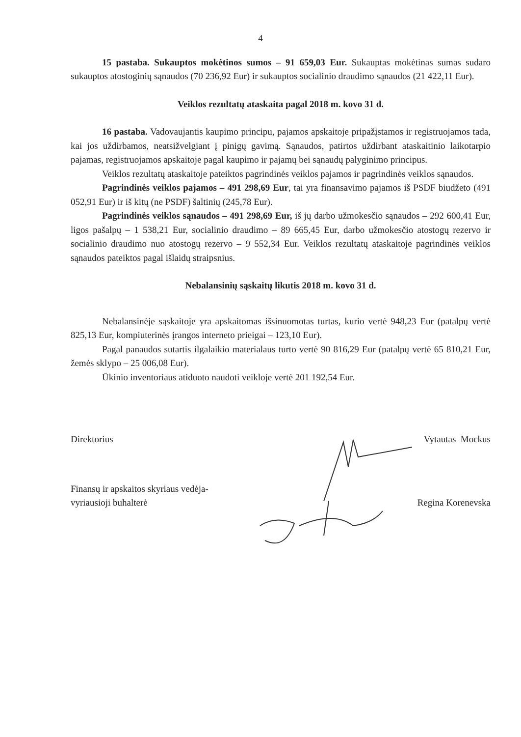4
15 pastaba. Sukauptos mokėtinos sumos – 91 659,03 Eur. Sukauptas mokėtinas sumas sudaro sukauptos atostoginių sąnaudos (70 236,92 Eur) ir sukauptos socialinio draudimo sąnaudos (21 422,11 Eur).
Veiklos rezultatų ataskaita pagal 2018 m. kovo 31 d.
16 pastaba. Vadovaujantis kaupimo principu, pajamos apskaitoje pripažįstamos ir registruojamos tada, kai jos uždirbamos, neatsižvelgiant į pinigų gavimą. Sąnaudos, patirtos uždirbant ataskaitinio laikotarpio pajamas, registruojamos apskaitoje pagal kaupimo ir pajamų bei sąnaudų palyginimo principus.
Veiklos rezultatų ataskaitoje pateiktos pagrindinės veiklos pajamos ir pagrindinės veiklos sąnaudos.
Pagrindinės veiklos pajamos – 491 298,69 Eur, tai yra finansavimo pajamos iš PSDF biudžeto (491 052,91 Eur) ir iš kitų (ne PSDF) šaltinių (245,78 Eur).
Pagrindinės veiklos sąnaudos – 491 298,69 Eur, iš jų darbo užmokesčio sąnaudos – 292 600,41 Eur, ligos pašalpų – 1 538,21 Eur, socialinio draudimo – 89 665,45 Eur, darbo užmokesčio atostogų rezervo ir socialinio draudimo nuo atostogų rezervo – 9 552,34 Eur. Veiklos rezultatų ataskaitoje pagrindinės veiklos sąnaudos pateiktos pagal išlaidų straipsnius.
Nebalansinių sąskaitų likutis 2018 m. kovo 31 d.
Nebalansinėje sąskaitoje yra apskaitomas išsinuomotas turtas, kurio vertė 948,23 Eur (patalpų vertė 825,13 Eur, kompiuterinės įrangos interneto prieigai – 123,10 Eur).
Pagal panaudos sutartis ilgalaikio materialaus turto vertė 90 816,29 Eur (patalpų vertė 65 810,21 Eur, žemės sklypo – 25 006,08 Eur).
Ūkinio inventoriaus atiduoto naudoti veikloje vertė 201 192,54 Eur.
Direktorius
Vytautas Mockus
Finansų ir apskaitos skyriaus vedėja-
vyriausioji buhalterė
Regina Korenevska